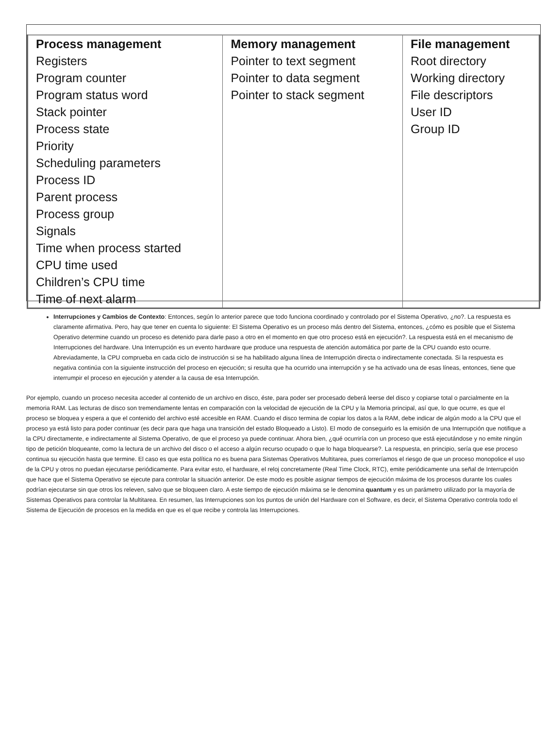| Process management Registers Program counter Program status word Stack pointer Process state Priority Scheduling parameters Process ID Parent process Process group Signals Time when process started CPU time used Children’s CPU time Time of next alarm | Memory management Pointer to text segment Pointer to data segment Pointer to stack segment | File management Root directory Working directory File descriptors User ID Group ID |
Interrupciones y Cambios de Contexto: Entonces, según lo anterior parece que todo funciona coordinado y controlado por el Sistema Operativo, ¿no?. La respuesta es claramente afirmativa. Pero, hay que tener en cuenta lo siguiente: El Sistema Operativo es un proceso más dentro del Sistema, entonces, ¿cómo es posible que el Sistema Operativo determine cuando un proceso es detenido para darle paso a otro en el momento en que otro proceso está en ejecución?. La respuesta está en el mecanismo de Interrupciones del hardware. Una Interrupción es un evento hardware que produce una respuesta de atención automática por parte de la CPU cuando esto ocurre. Abreviadamente, la CPU comprueba en cada ciclo de instrucción si se ha habilitado alguna línea de Interrupción directa o indirectamente conectada. Si la respuesta es negativa continúa con la siguiente instrucción del proceso en ejecución; si resulta que ha ocurrido una interrupción y se ha activado una de esas líneas, entonces, tiene que interrumpir el proceso en ejecución y atender a la causa de esa Interrupción.
Por ejemplo, cuando un proceso necesita acceder al contenido de un archivo en disco, éste, para poder ser procesado deberá leerse del disco y copiarse total o parcialmente en la memoria RAM. Las lecturas de disco son tremendamente lentas en comparación con la velocidad de ejecución de la CPU y la Memoria principal, así que, lo que ocurre, es que el proceso se bloquea y espera a que el contenido del archivo esté accesible en RAM. Cuando el disco termina de copiar los datos a la RAM, debe indicar de algún modo a la CPU que el proceso ya está listo para poder continuar (es decir para que haga una transición del estado Bloqueado a Listo). El modo de conseguirlo es la emisión de una Interrupción que notifique a la CPU directamente, e indirectamente al Sistema Operativo, de que el proceso ya puede continuar. Ahora bien, ¿qué ocurriría con un proceso que está ejecutándose y no emite ningún tipo de petición bloqueante, como la lectura de un archivo del disco o el acceso a algún recurso ocupado o que lo haga bloquearse?. La respuesta, en principio, sería que ese proceso continua su ejecución hasta que termine. El caso es que esta política no es buena para Sistemas Operativos Multitarea, pues correríamos el riesgo de que un proceso monopolice el uso de la CPU y otros no puedan ejecutarse periódicamente. Para evitar esto, el hardware, el reloj concretamente (Real Time Clock, RTC), emite periódicamente una señal de Interrupción que hace que el Sistema Operativo se ejecute para controlar la situación anterior. De este modo es posible asignar tiempos de ejecución máxima de los procesos durante los cuales podrían ejecutarse sin que otros los releven, salvo que se bloqueen claro. A este tiempo de ejecución máxima se le denomina quantum y es un parámetro utilizado por la mayoría de Sistemas Operativos para controlar la Multitarea. En resumen, las Interrupciones son los puntos de unión del Hardware con el Software, es decir, el Sistema Operativo controla todo el Sistema de Ejecución de procesos en la medida en que es el que recibe y controla las Interrupciones.